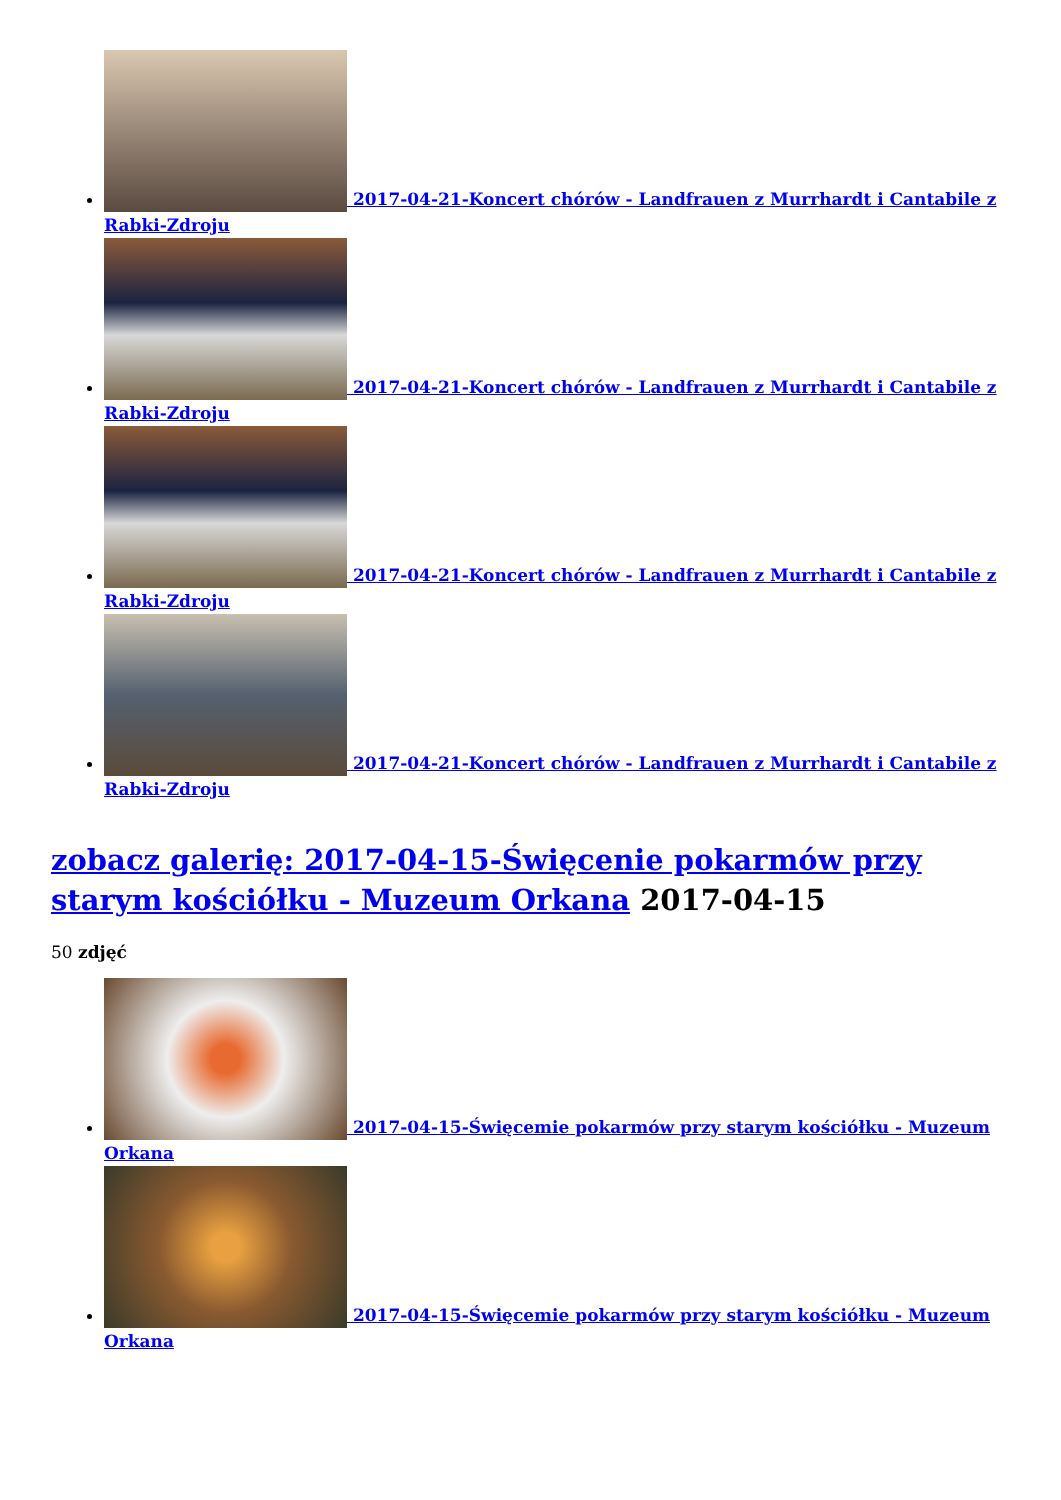2017-04-21-Koncert chórów - Landfrauen z Murrhardt i Cantabile z Rabki-Zdroju
2017-04-21-Koncert chórów - Landfrauen z Murrhardt i Cantabile z Rabki-Zdroju
2017-04-21-Koncert chórów - Landfrauen z Murrhardt i Cantabile z Rabki-Zdroju
2017-04-21-Koncert chórów - Landfrauen z Murrhardt i Cantabile z Rabki-Zdroju
zobacz galerię: 2017-04-15-Święcenie pokarmów przy starym kościółku - Muzeum Orkana 2017-04-15
50 zdjęć
2017-04-15-Święcemie pokarmów przy starym kościółku - Muzeum Orkana
2017-04-15-Święcemie pokarmów przy starym kościółku - Muzeum Orkana